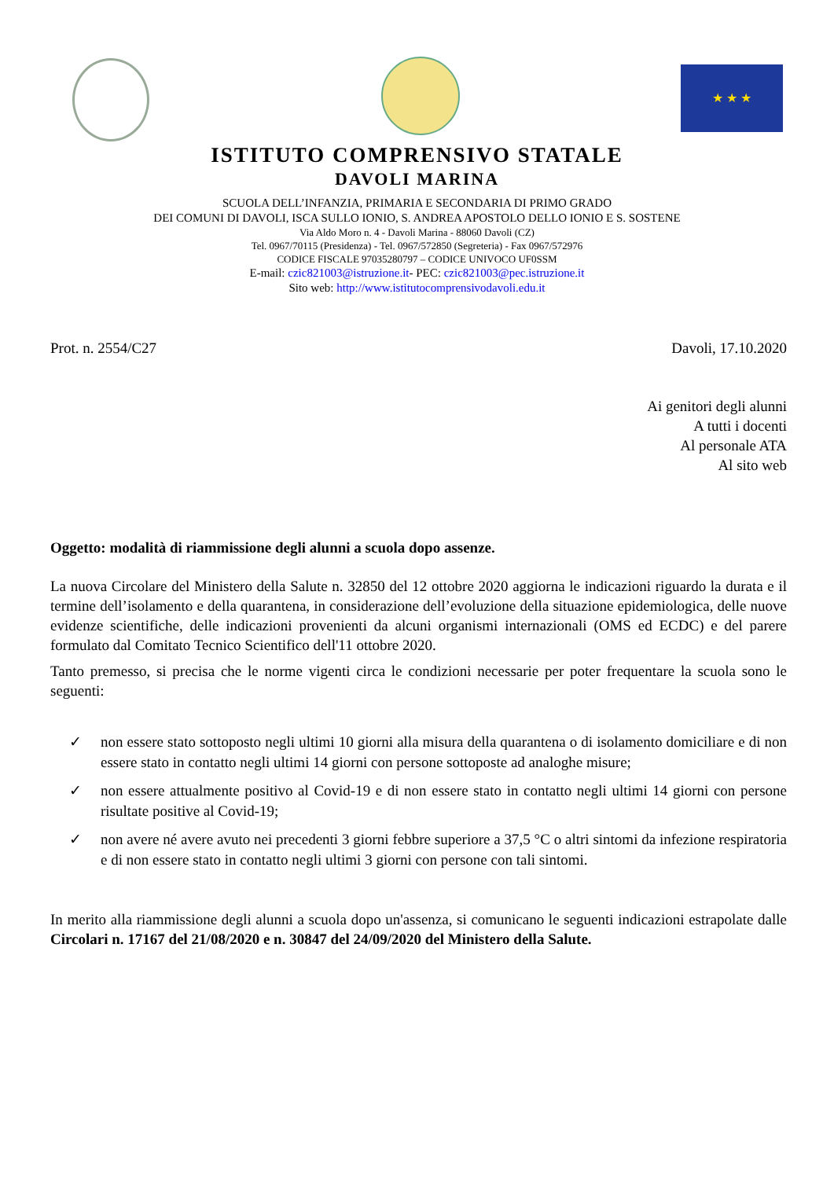★ ★ ★
ISTITUTO COMPRENSIVO STATALE
DAVOLI MARINA
SCUOLA DELL’INFANZIA, PRIMARIA E SECONDARIA DI PRIMO GRADO
DEI COMUNI DI DAVOLI, ISCA SULLO IONIO, S. ANDREA APOSTOLO DELLO IONIO E S. SOSTENE
Via Aldo Moro n. 4 - Davoli Marina - 88060 Davoli (CZ)
Tel. 0967/70115 (Presidenza) - Tel. 0967/572850 (Segreteria) - Fax 0967/572976
CODICE FISCALE 97035280797 – CODICE UNIVOCO UF0SSM
E-mail: czic821003@istruzione.it- PEC: czic821003@pec.istruzione.it
Sito web: http://www.istitutocomprensivodavoli.edu.it
Prot. n. 2554/C27 Davoli, 17.10.2020
Ai genitori degli alunni
A tutti i docenti
Al personale ATA
Al sito web
Oggetto: modalità di riammissione degli alunni a scuola dopo assenze.
La nuova Circolare del Ministero della Salute n. 32850 del 12 ottobre 2020 aggiorna le indicazioni riguardo la durata e il termine dell’isolamento e della quarantena, in considerazione dell’evoluzione della situazione epidemiologica, delle nuove evidenze scientifiche, delle indicazioni provenienti da alcuni organismi internazionali (OMS ed ECDC) e del parere formulato dal Comitato Tecnico Scientifico dell'11 ottobre 2020.
Tanto premesso, si precisa che le norme vigenti circa le condizioni necessarie per poter frequentare la scuola sono le seguenti:
✓ non essere stato sottoposto negli ultimi 10 giorni alla misura della quarantena o di isolamento domiciliare e di non essere stato in contatto negli ultimi 14 giorni con persone sottoposte ad analoghe misure;
✓ non essere attualmente positivo al Covid-19 e di non essere stato in contatto negli ultimi 14 giorni con persone risultate positive al Covid-19;
✓ non avere né avere avuto nei precedenti 3 giorni febbre superiore a 37,5 °C o altri sintomi da infezione respiratoria e di non essere stato in contatto negli ultimi 3 giorni con persone con tali sintomi.
In merito alla riammissione degli alunni a scuola dopo un'assenza, si comunicano le seguenti indicazioni estrapolate dalle Circolari n. 17167 del 21/08/2020 e n. 30847 del 24/09/2020 del Ministero della Salute.